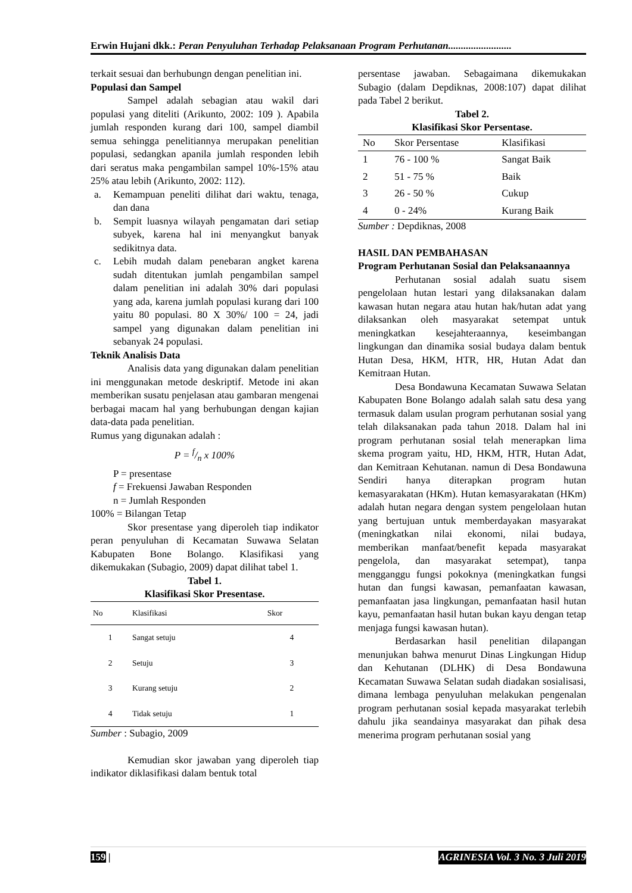Erwin Hujani dkk.: Peran Penyuluhan Terhadap Pelaksanaan Program Perhutanan.........................
terkait sesuai dan berhubungn dengan penelitian ini.
Populasi dan Sampel
Sampel adalah sebagian atau wakil dari populasi yang diteliti (Arikunto, 2002: 109 ). Apabila jumlah responden kurang dari 100, sampel diambil semua sehingga penelitiannya merupakan penelitian populasi, sedangkan apanila jumlah responden lebih dari seratus maka pengambilan sampel 10%-15% atau 25% atau lebih (Arikunto, 2002: 112).
a. Kemampuan peneliti dilihat dari waktu, tenaga, dan dana
b. Sempit luasnya wilayah pengamatan dari setiap subyek, karena hal ini menyangkut banyak sedikitnya data.
c. Lebih mudah dalam penebaran angket karena sudah ditentukan jumlah pengambilan sampel dalam penelitian ini adalah 30% dari populasi yang ada, karena jumlah populasi kurang dari 100 yaitu 80 populasi. 80 X 30%/ 100 = 24, jadi sampel yang digunakan dalam penelitian ini sebanyak 24 populasi.
Teknik Analisis Data
Analisis data yang digunakan dalam penelitian ini menggunakan metode deskriptif. Metode ini akan memberikan susatu penjelasan atau gambaran mengenai berbagai macam hal yang berhubungan dengan kajian data-data pada penelitian.
Rumus yang digunakan adalah :
P = f/n x 100%
P = presentase
f = Frekuensi Jawaban Responden
n = Jumlah Responden
100% = Bilangan Tetap
Skor presentase yang diperoleh tiap indikator peran penyuluhan di Kecamatan Suwawa Selatan Kabupaten Bone Bolango. Klasifikasi yang dikemukakan (Subagio, 2009) dapat dilihat tabel 1.
Tabel 1.
Klasifikasi Skor Presentase.
| No | Klasifikasi | Skor |
| --- | --- | --- |
| 1 | Sangat setuju | 4 |
| 2 | Setuju | 3 |
| 3 | Kurang setuju | 2 |
| 4 | Tidak setuju | 1 |
Sumber : Subagio, 2009
Kemudian skor jawaban yang diperoleh tiap indikator diklasifikasi dalam bentuk total
persentase jawaban. Sebagaimana dikemukakan Subagio (dalam Depdiknas, 2008:107) dapat dilihat pada Tabel 2 berikut.
Tabel 2.
Klasifikasi Skor Persentase.
| No | Skor Persentase | Klasifikasi |
| --- | --- | --- |
| 1 | 76 - 100 % | Sangat Baik |
| 2 | 51 - 75 % | Baik |
| 3 | 26 - 50 % | Cukup |
| 4 | 0 - 24% | Kurang Baik |
Sumber : Depdiknas, 2008
HASIL DAN PEMBAHASAN
Program Perhutanan Sosial dan Pelaksanaannya
Perhutanan sosial adalah suatu sisem pengelolaan hutan lestari yang dilaksanakan dalam kawasan hutan negara atau hutan hak/hutan adat yang dilaksankan oleh masyarakat setempat untuk meningkatkan kesejahteraannya, keseimbangan lingkungan dan dinamika sosial budaya dalam bentuk Hutan Desa, HKM, HTR, HR, Hutan Adat dan Kemitraan Hutan.
Desa Bondawuna Kecamatan Suwawa Selatan Kabupaten Bone Bolango adalah salah satu desa yang termasuk dalam usulan program perhutanan sosial yang telah dilaksanakan pada tahun 2018. Dalam hal ini program perhutanan sosial telah menerapkan lima skema program yaitu, HD, HKM, HTR, Hutan Adat, dan Kemitraan Kehutanan. namun di Desa Bondawuna Sendiri hanya diterapkan program hutan kemasyarakatan (HKm). Hutan kemasyarakatan (HKm) adalah hutan negara dengan system pengelolaan hutan yang bertujuan untuk memberdayakan masyarakat (meningkatkan nilai ekonomi, nilai budaya, memberikan manfaat/benefit kepada masyarakat pengelola, dan masyarakat setempat), tanpa mengganggu fungsi pokoknya (meningkatkan fungsi hutan dan fungsi kawasan, pemanfaatan kawasan, pemanfaatan jasa lingkungan, pemanfaatan hasil hutan kayu, pemanfaatan hasil hutan bukan kayu dengan tetap menjaga fungsi kawasan hutan).
Berdasarkan hasil penelitian dilapangan menunjukan bahwa menurut Dinas Lingkungan Hidup dan Kehutanan (DLHK) di Desa Bondawuna Kecamatan Suwawa Selatan sudah diadakan sosialisasi, dimana lembaga penyuluhan melakukan pengenalan program perhutanan sosial kepada masyarakat terlebih dahulu jika seandainya masyarakat dan pihak desa menerima program perhutanan sosial yang
159 | AGRINESIA Vol. 3 No. 3 Juli 2019